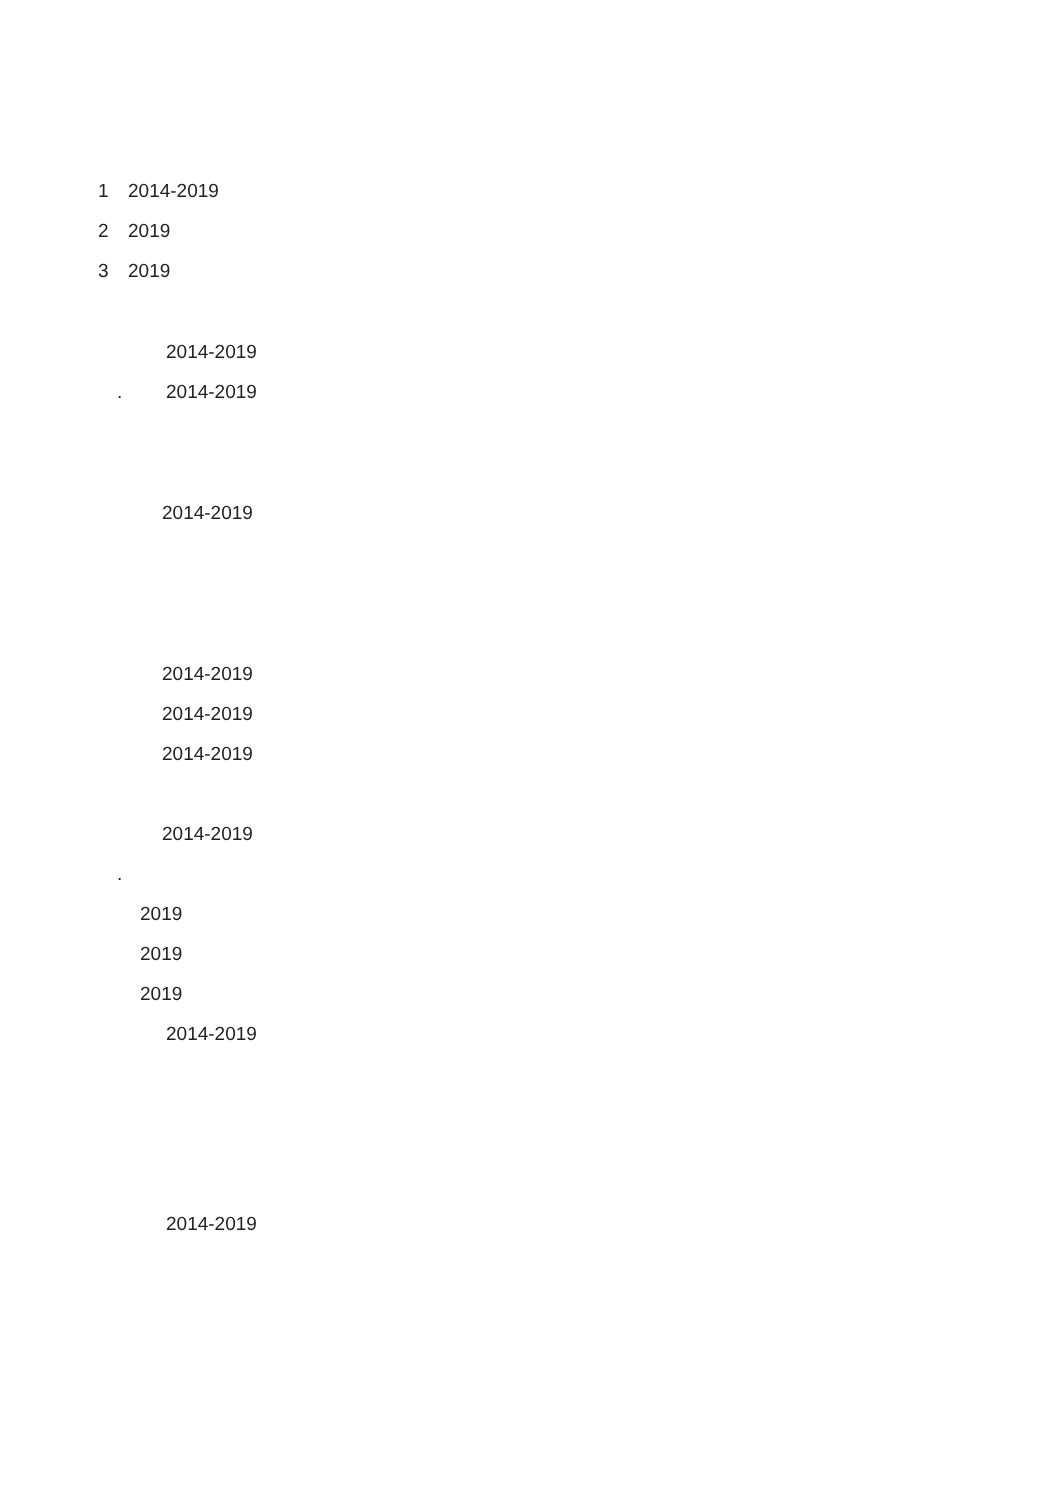1 2014-2019
2 2019
3 2019
2014-2019
. 2014-2019
2014-2019
2014-2019
2014-2019
2014-2019
2014-2019
.
2019
2019
2019
2014-2019
2014-2019